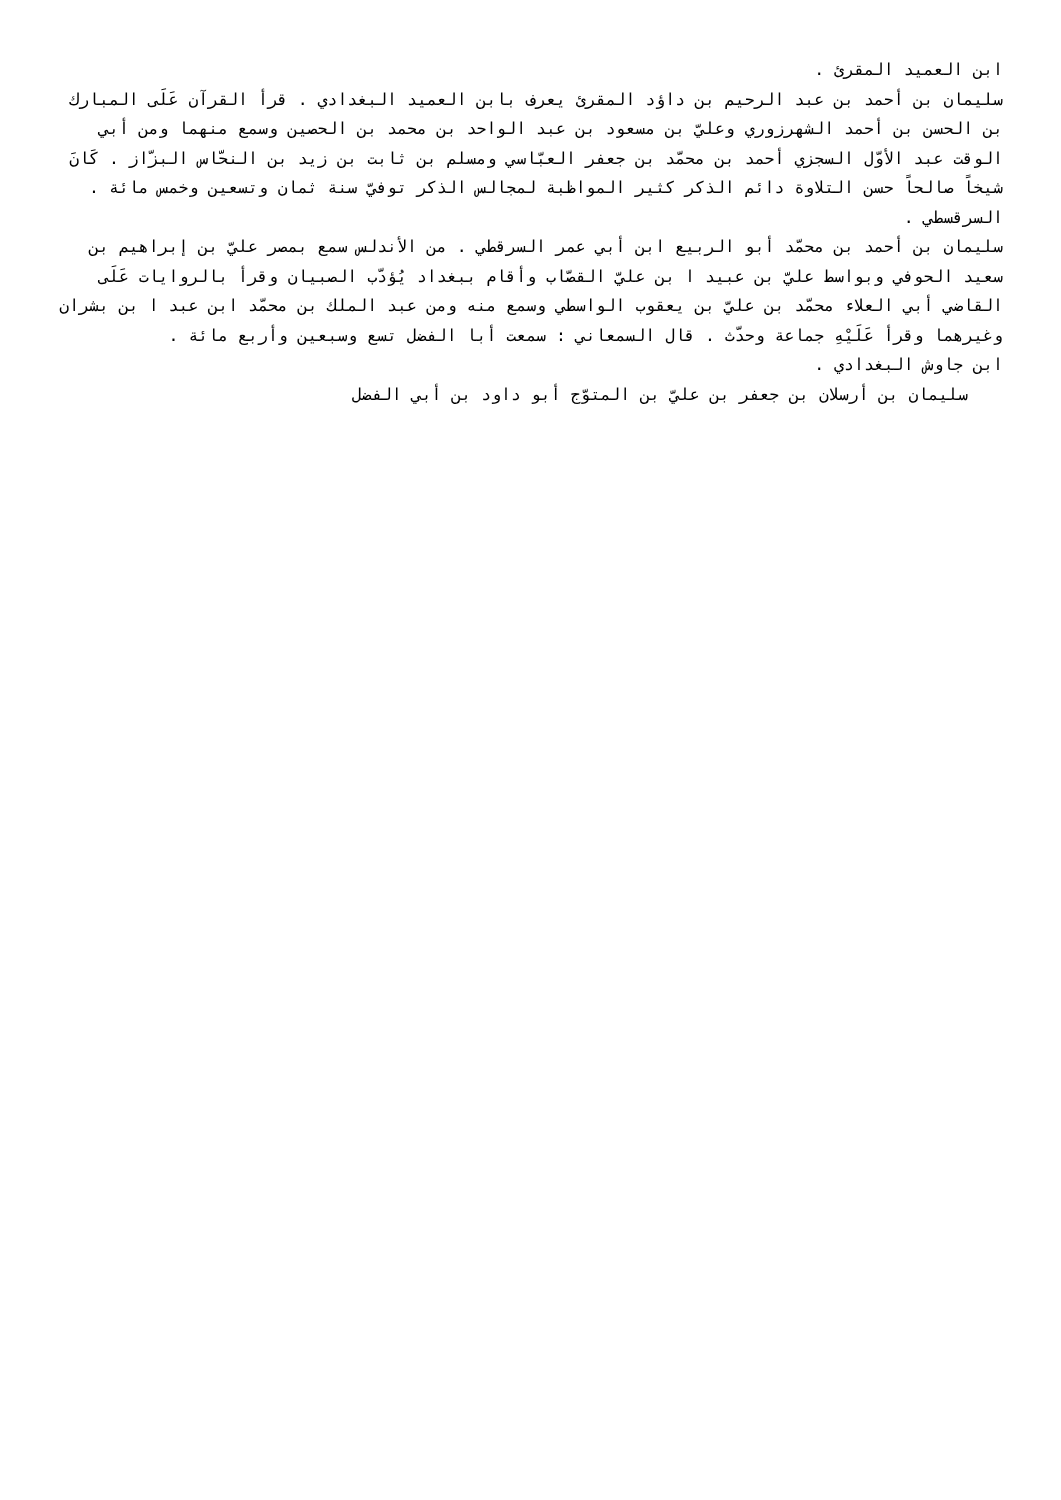ابن العميد المقرئ .
سليمان بن أحمد بن عبد الرحيم بن داؤد المقرئ يعرف بابن العميد البغدادي . قرأ القرآن عَلَى المبارك بن الحسن بن أحمد الشهرزوري وعليّ بن مسعود بن عبد الواحد بن محمد بن الحصين وسمع منهما ومن أبي الوقت عبد الأوّل السجزي أحمد بن محمّد بن جعفر العبّاسي ومسلم بن ثابت بن زيد بن النحّاس البزّاز . كَانَ شيخاً صالحاً حسن التلاوة دائم الذكر كثير المواظبة لمجالس الذكر توفيّ سنة ثمان وتسعين وخمس مائة .
السرقسطي .
سليمان بن أحمد بن محمّد أبو الربيع ابن أبي عمر السرقطي . من الأندلس سمع بمصر عليّ بن إبراهيم بن سعيد الحوفي وبواسط عليّ بن عبيد ا بن عليّ القصّاب وأقام ببغداد يُؤدّب الصبيان وقرأ بالروايات عَلَى القاضي أبي العلاء محمّد بن عليّ بن يعقوب الواسطي وسمع منه ومن عبد الملك بن محمّد ابن عبد ا بن بشران وغيرهما وقرأ عَلَيْهِ جماعة وحدّث . قال السمعاني : سمعت أبا الفضل تسع وسبعين وأربع مائة .
ابن جاوش البغدادي .
سليمان بن أرسلان بن جعفر بن عليّ بن المتوّج أبو داود بن أبي الفضل